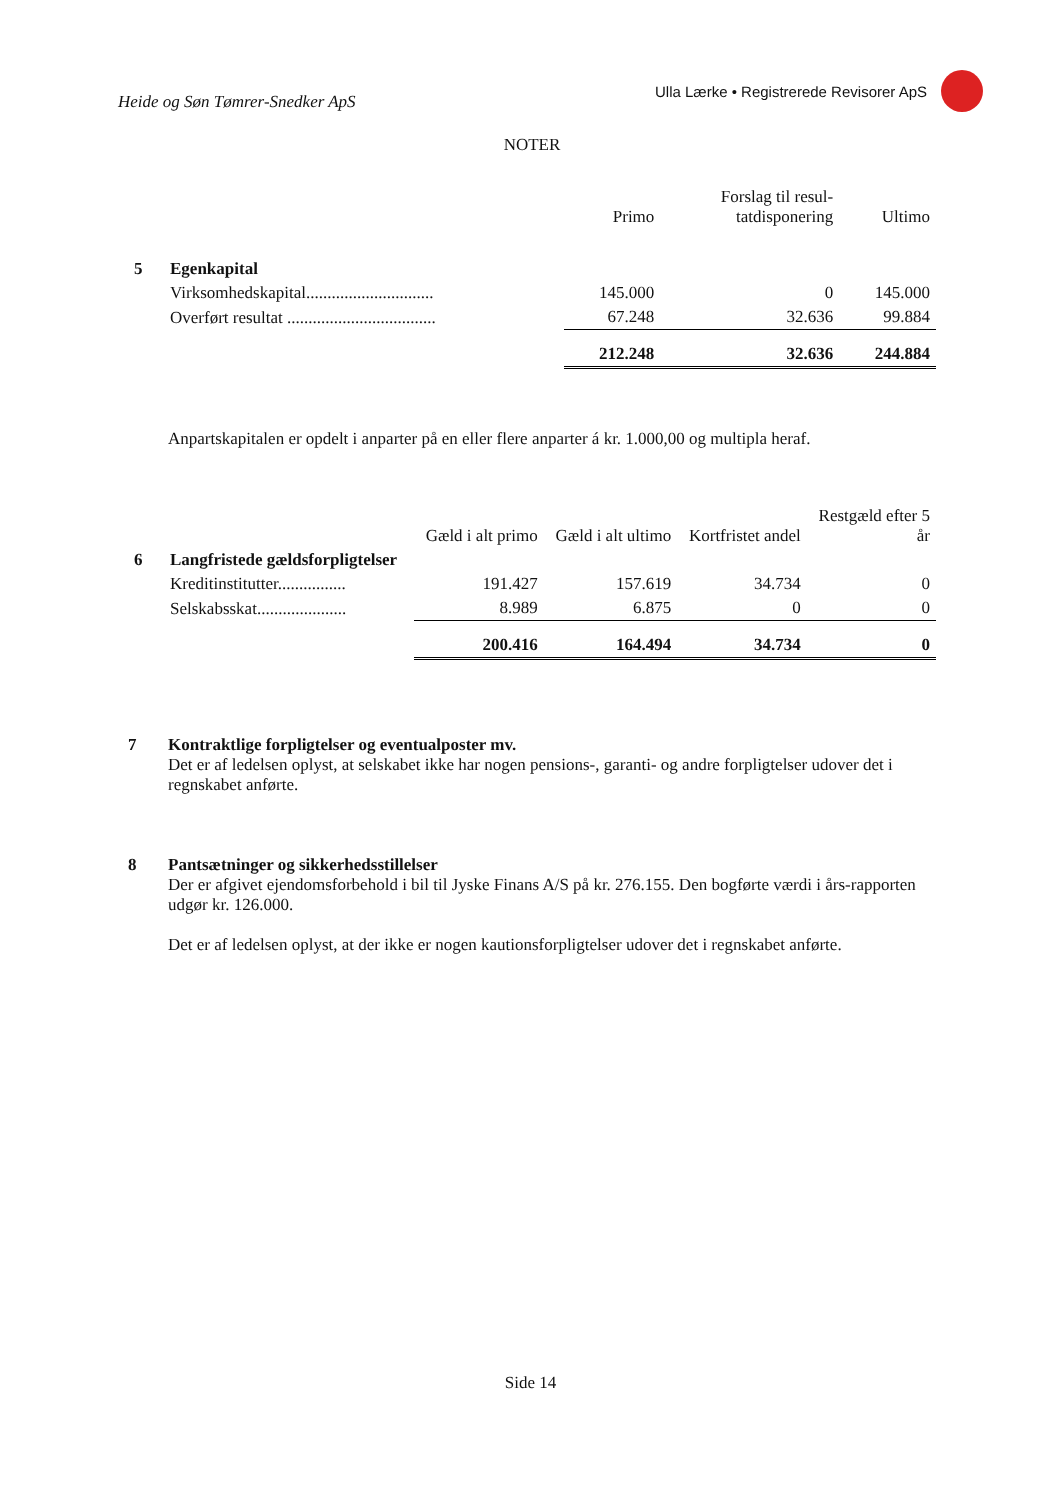Heide og Søn Tømrer-Snedker ApS
Ulla Lærke • Registrerede Revisorer ApS
NOTER
| | | Primo | Forslag til resul- tatdisponering | Ultimo |
| --- | --- | --- | --- | --- |
| 5 | Egenkapital | | | |
| | Virksomhedskapital.............................. | 145.000 | 0 | 145.000 |
| | Overført resultat ................................... | 67.248 | 32.636 | 99.884 |
| | | 212.248 | 32.636 | 244.884 |
Anpartskapitalen er opdelt i anparter på en eller flere anparter á kr. 1.000,00 og multipla heraf.
| | | Gæld i alt primo | Gæld i alt ultimo | Kortfristet andel | Restgæld efter 5 år |
| --- | --- | --- | --- | --- | --- |
| 6 | Langfristede gældsforpligtelser | | | | |
| | Kreditinstitutter................ | 191.427 | 157.619 | 34.734 | 0 |
| | Selskabsskat..................... | 8.989 | 6.875 | 0 | 0 |
| | | 200.416 | 164.494 | 34.734 | 0 |
7 Kontraktlige forpligtelser og eventualposter mv.
Det er af ledelsen oplyst, at selskabet ikke har nogen pensions-, garanti- og andre forpligtelser udover det i regnskabet anførte.
8 Pantsætninger og sikkerhedsstillelser
Der er afgivet ejendomsforbehold i bil til Jyske Finans A/S på kr. 276.155. Den bogførte værdi i års-rapporten udgør kr. 126.000.
Det er af ledelsen oplyst, at der ikke er nogen kautionsforpligtelser udover det i regnskabet anførte.
Side 14